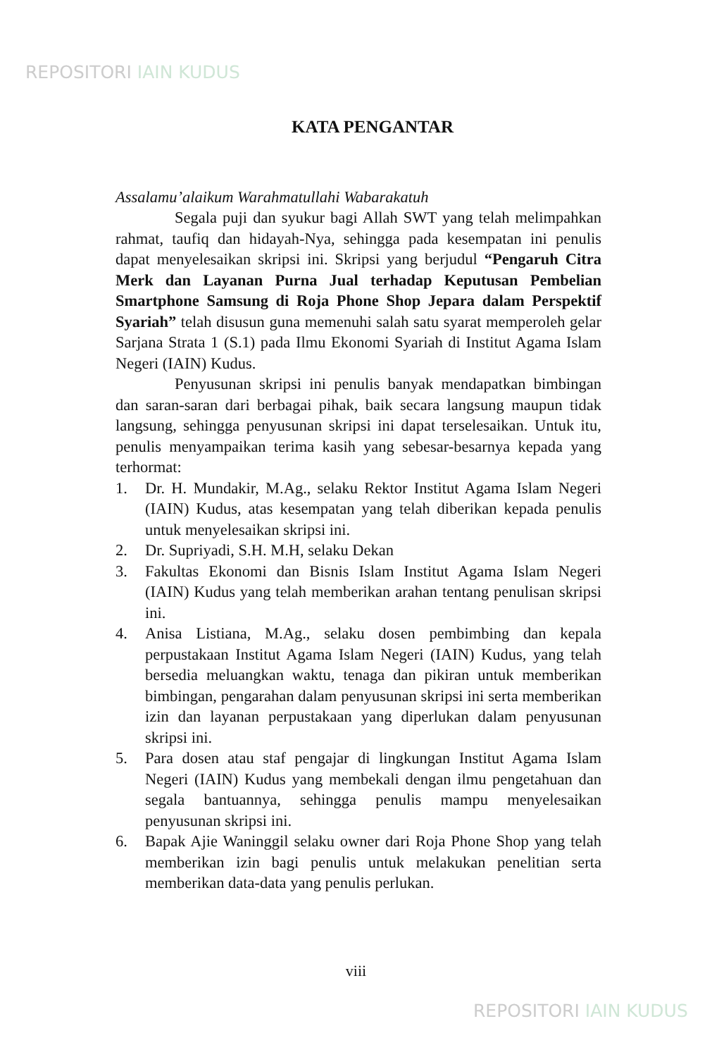REPOSITORI IAIN KUDUS
KATA PENGANTAR
Assalamu’alaikum Warahmatullahi Wabarakatuh
Segala puji dan syukur bagi Allah SWT yang telah melimpahkan rahmat, taufiq dan hidayah-Nya, sehingga pada kesempatan ini penulis dapat menyelesaikan skripsi ini. Skripsi yang berjudul “Pengaruh Citra Merk dan Layanan Purna Jual terhadap Keputusan Pembelian Smartphone Samsung di Roja Phone Shop Jepara dalam Perspektif Syariah” telah disusun guna memenuhi salah satu syarat memperoleh gelar Sarjana Strata 1 (S.1) pada Ilmu Ekonomi Syariah di Institut Agama Islam Negeri (IAIN) Kudus.
Penyusunan skripsi ini penulis banyak mendapatkan bimbingan dan saran-saran dari berbagai pihak, baik secara langsung maupun tidak langsung, sehingga penyusunan skripsi ini dapat terselesaikan. Untuk itu, penulis menyampaikan terima kasih yang sebesar-besarnya kepada yang terhormat:
1. Dr. H. Mundakir, M.Ag., selaku Rektor Institut Agama Islam Negeri (IAIN) Kudus, atas kesempatan yang telah diberikan kepada penulis untuk menyelesaikan skripsi ini.
2. Dr. Supriyadi, S.H. M.H, selaku Dekan
3. Fakultas Ekonomi dan Bisnis Islam Institut Agama Islam Negeri (IAIN) Kudus yang telah memberikan arahan tentang penulisan skripsi ini.
4. Anisa Listiana, M.Ag., selaku dosen pembimbing dan kepala perpustakaan Institut Agama Islam Negeri (IAIN) Kudus, yang telah bersedia meluangkan waktu, tenaga dan pikiran untuk memberikan bimbingan, pengarahan dalam penyusunan skripsi ini serta memberikan izin dan layanan perpustakaan yang diperlukan dalam penyusunan skripsi ini.
5. Para dosen atau staf pengajar di lingkungan Institut Agama Islam Negeri (IAIN) Kudus yang membekali dengan ilmu pengetahuan dan segala bantuannya, sehingga penulis mampu menyelesaikan penyusunan skripsi ini.
6. Bapak Ajie Waninggil selaku owner dari Roja Phone Shop yang telah memberikan izin bagi penulis untuk melakukan penelitian serta memberikan data-data yang penulis perlukan.
viii
REPOSITORI IAIN KUDUS